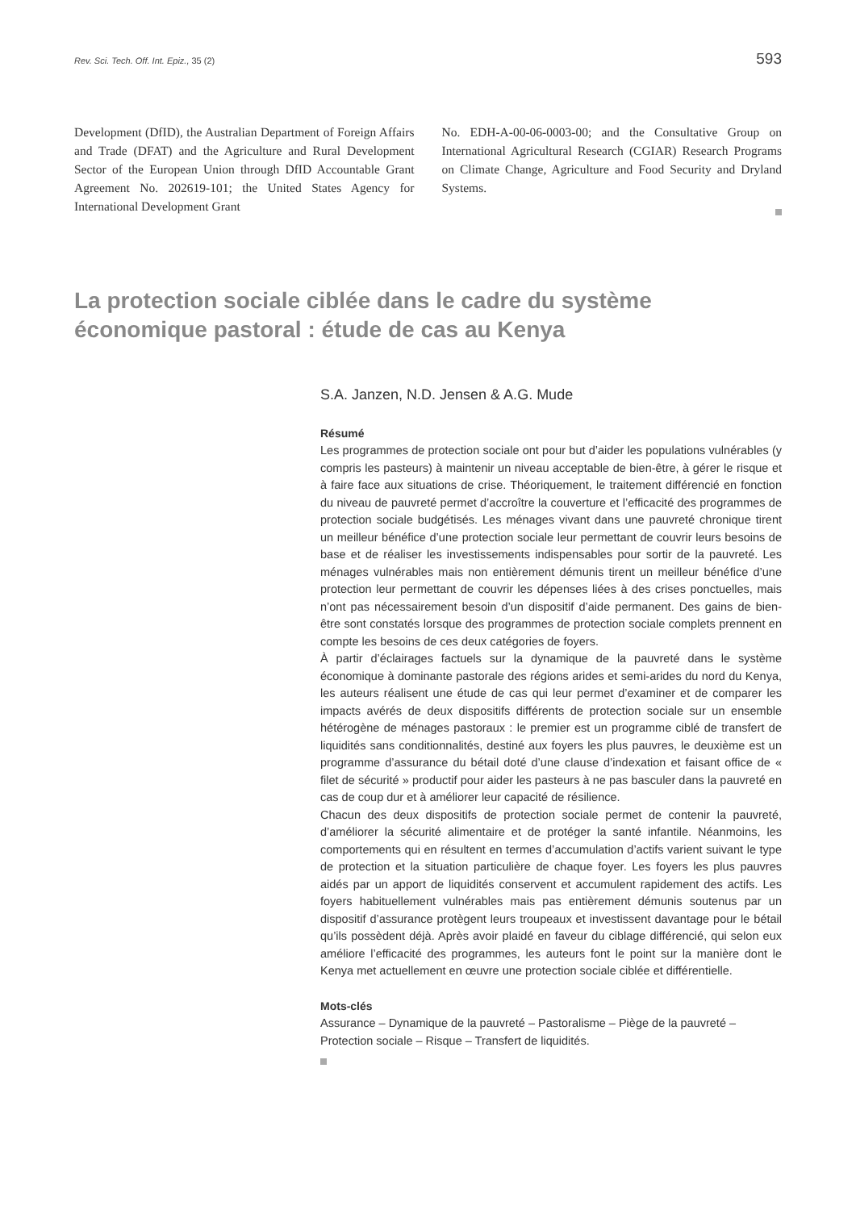Rev. Sci. Tech. Off. Int. Epiz., 35 (2) 593
Development (DfID), the Australian Department of Foreign Affairs and Trade (DFAT) and the Agriculture and Rural Development Sector of the European Union through DfID Accountable Grant Agreement No. 202619-101; the United States Agency for International Development Grant
No. EDH-A-00-06-0003-00; and the Consultative Group on International Agricultural Research (CGIAR) Research Programs on Climate Change, Agriculture and Food Security and Dryland Systems.
La protection sociale ciblée dans le cadre du système économique pastoral : étude de cas au Kenya
S.A. Janzen, N.D. Jensen & A.G. Mude
Résumé
Les programmes de protection sociale ont pour but d’aider les populations vulnérables (y compris les pasteurs) à maintenir un niveau acceptable de bien-être, à gérer le risque et à faire face aux situations de crise. Théoriquement, le traitement différencié en fonction du niveau de pauvreté permet d’accroître la couverture et l’efficacité des programmes de protection sociale budgétisés. Les ménages vivant dans une pauvreté chronique tirent un meilleur bénéfice d’une protection sociale leur permettant de couvrir leurs besoins de base et de réaliser les investissements indispensables pour sortir de la pauvreté. Les ménages vulnérables mais non entièrement démunis tirent un meilleur bénéfice d’une protection leur permettant de couvrir les dépenses liées à des crises ponctuelles, mais n’ont pas nécessairement besoin d’un dispositif d’aide permanent. Des gains de bien-être sont constatés lorsque des programmes de protection sociale complets prennent en compte les besoins de ces deux catégories de foyers.
À partir d’éclairages factuels sur la dynamique de la pauvreté dans le système économique à dominante pastorale des régions arides et semi-arides du nord du Kenya, les auteurs réalisent une étude de cas qui leur permet d’examiner et de comparer les impacts avérés de deux dispositifs différents de protection sociale sur un ensemble hétérogène de ménages pastoraux : le premier est un programme ciblé de transfert de liquidités sans conditionnalités, destiné aux foyers les plus pauvres, le deuxième est un programme d’assurance du bétail doté d’une clause d’indexation et faisant office de « filet de sécurité » productif pour aider les pasteurs à ne pas basculer dans la pauvreté en cas de coup dur et à améliorer leur capacité de résilience.
Chacun des deux dispositifs de protection sociale permet de contenir la pauvreté, d’améliorer la sécurité alimentaire et de protéger la santé infantile. Néanmoins, les comportements qui en résultent en termes d’accumulation d’actifs varient suivant le type de protection et la situation particulière de chaque foyer. Les foyers les plus pauvres aidés par un apport de liquidités conservent et accumulent rapidement des actifs. Les foyers habituellement vulnérables mais pas entièrement démunis soutenus par un dispositif d’assurance protègent leurs troupeaux et investissent davantage pour le bétail qu’ils possèdent déjà. Après avoir plaidé en faveur du ciblage différencié, qui selon eux améliore l’efficacité des programmes, les auteurs font le point sur la manière dont le Kenya met actuellement en œuvre une protection sociale ciblée et différentielle.
Mots-clés
Assurance – Dynamique de la pauvreté – Pastoralisme – Piège de la pauvreté – Protection sociale – Risque – Transfert de liquidités.